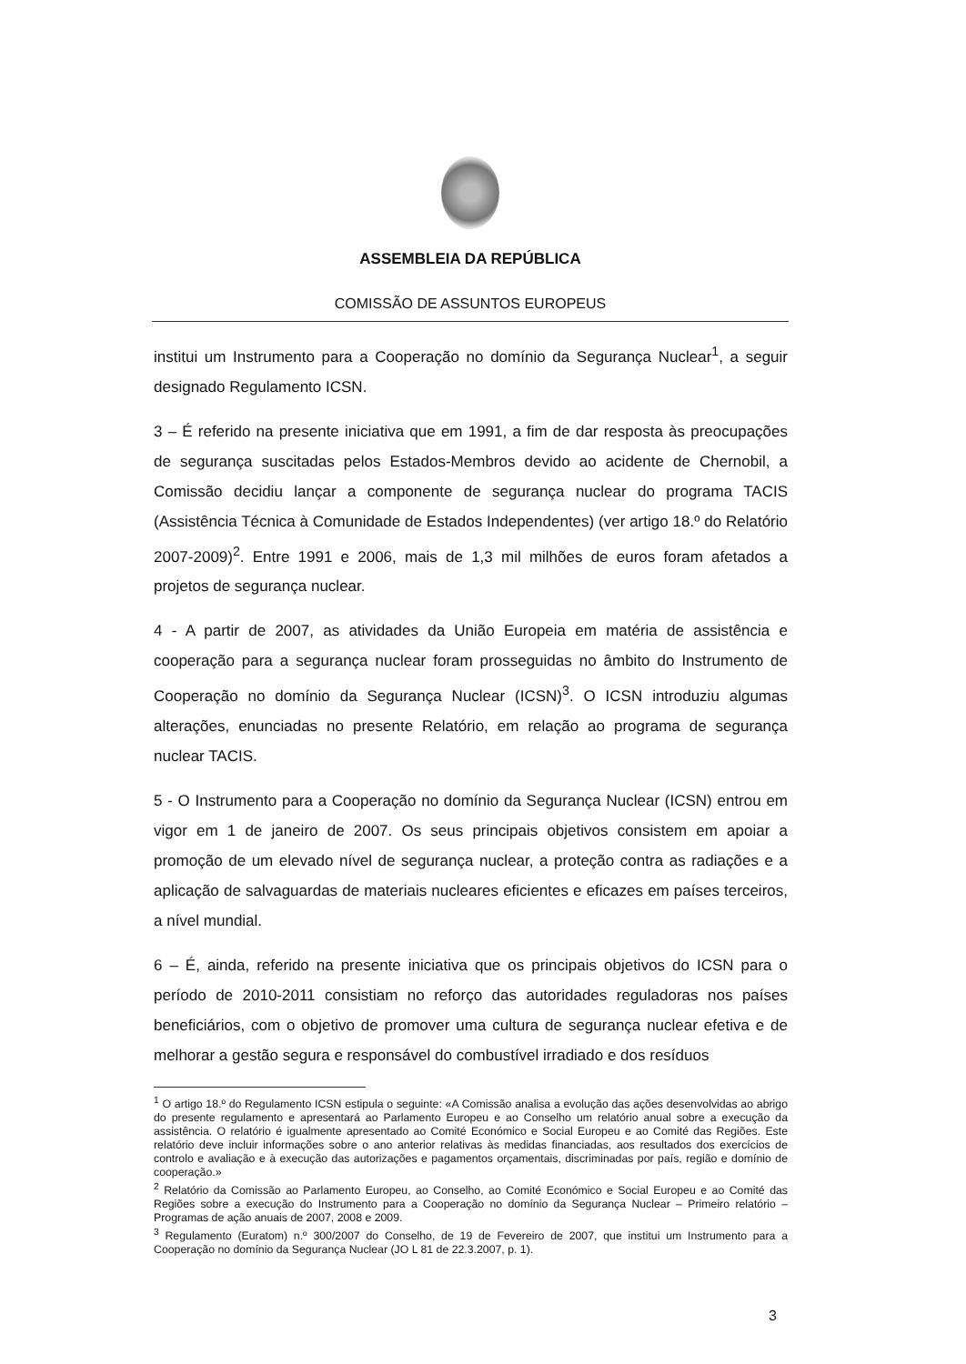ASSEMBLEIA DA REPÚBLICA
COMISSÃO DE ASSUNTOS EUROPEUS
institui um Instrumento para a Cooperação no domínio da Segurança Nuclear<sup>1</sup>, a seguir designado Regulamento ICSN.
3 – É referido na presente iniciativa que em 1991, a fim de dar resposta às preocupações de segurança suscitadas pelos Estados-Membros devido ao acidente de Chernobil, a Comissão decidiu lançar a componente de segurança nuclear do programa TACIS (Assistência Técnica à Comunidade de Estados Independentes) (ver artigo 18.º do Relatório 2007-2009)<sup>2</sup>. Entre 1991 e 2006, mais de 1,3 mil milhões de euros foram afetados a projetos de segurança nuclear.
4 - A partir de 2007, as atividades da União Europeia em matéria de assistência e cooperação para a segurança nuclear foram prosseguidas no âmbito do Instrumento de Cooperação no domínio da Segurança Nuclear (ICSN)<sup>3</sup>. O ICSN introduziu algumas alterações, enunciadas no presente Relatório, em relação ao programa de segurança nuclear TACIS.
5 - O Instrumento para a Cooperação no domínio da Segurança Nuclear (ICSN) entrou em vigor em 1 de janeiro de 2007. Os seus principais objetivos consistem em apoiar a promoção de um elevado nível de segurança nuclear, a proteção contra as radiações e a aplicação de salvaguardas de materiais nucleares eficientes e eficazes em países terceiros, a nível mundial.
6 – É, ainda, referido na presente iniciativa que os principais objetivos do ICSN para o período de 2010-2011 consistiam no reforço das autoridades reguladoras nos países beneficiários, com o objetivo de promover uma cultura de segurança nuclear efetiva e de melhorar a gestão segura e responsável do combustível irradiado e dos resíduos
<sup>1</sup> O artigo 18.º do Regulamento ICSN estipula o seguinte: «A Comissão analisa a evolução das ações desenvolvidas ao abrigo do presente regulamento e apresentará ao Parlamento Europeu e ao Conselho um relatório anual sobre a execução da assistência. O relatório é igualmente apresentado ao Comité Económico e Social Europeu e ao Comité das Regiões. Este relatório deve incluir informações sobre o ano anterior relativas às medidas financiadas, aos resultados dos exercícios de controlo e avaliação e à execução das autorizações e pagamentos orçamentais, discriminadas por país, região e domínio de cooperação.»
<sup>2</sup> Relatório da Comissão ao Parlamento Europeu, ao Conselho, ao Comité Económico e Social Europeu e ao Comité das Regiões sobre a execução do Instrumento para a Cooperação no domínio da Segurança Nuclear – Primeiro relatório – Programas de ação anuais de 2007, 2008 e 2009.
<sup>3</sup> Regulamento (Euratom) n.º 300/2007 do Conselho, de 19 de Fevereiro de 2007, que institui um Instrumento para a Cooperação no domínio da Segurança Nuclear (JO L 81 de 22.3.2007, p. 1).
3